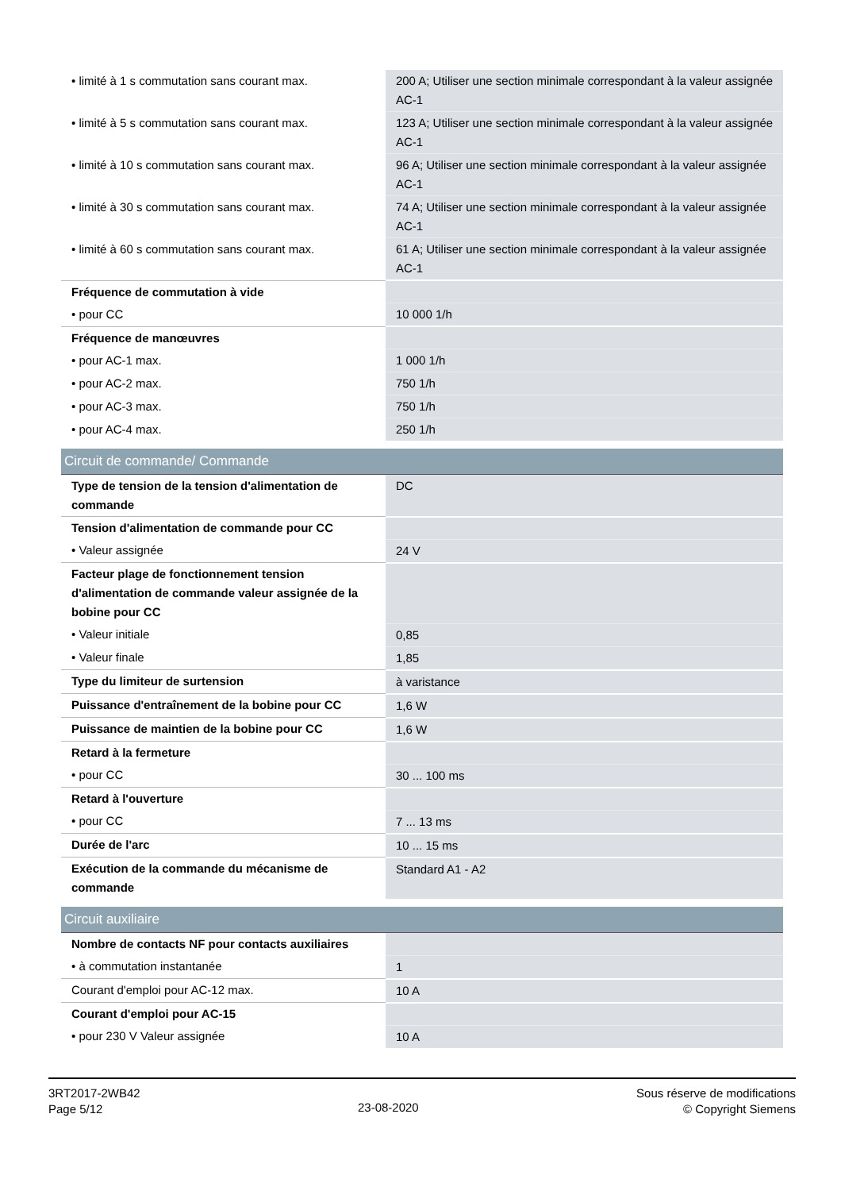| • limité à 1 s commutation sans courant max. | 200 A; Utiliser une section minimale correspondant à la valeur assignée AC-1 |
| • limité à 5 s commutation sans courant max. | 123 A; Utiliser une section minimale correspondant à la valeur assignée AC-1 |
| • limité à 10 s commutation sans courant max. | 96 A; Utiliser une section minimale correspondant à la valeur assignée AC-1 |
| • limité à 30 s commutation sans courant max. | 74 A; Utiliser une section minimale correspondant à la valeur assignée AC-1 |
| • limité à 60 s commutation sans courant max. | 61 A; Utiliser une section minimale correspondant à la valeur assignée AC-1 |
| Fréquence de commutation à vide | |
| • pour CC | 10 000 1/h |
| Fréquence de manœuvres | |
| • pour AC-1 max. | 1 000 1/h |
| • pour AC-2 max. | 750 1/h |
| • pour AC-3 max. | 750 1/h |
| • pour AC-4 max. | 250 1/h |
| Circuit de commande/ Commande | |
| Type de tension de la tension d'alimentation de commande | DC |
| Tension d'alimentation de commande pour CC | |
| • Valeur assignée | 24 V |
| Facteur plage de fonctionnement tension d'alimentation de commande valeur assignée de la bobine pour CC | |
| • Valeur initiale | 0,85 |
| • Valeur finale | 1,85 |
| Type du limiteur de surtension | à varistance |
| Puissance d'entraînement de la bobine pour CC | 1,6 W |
| Puissance de maintien de la bobine pour CC | 1,6 W |
| Retard à la fermeture | |
| • pour CC | 30 ... 100 ms |
| Retard à l'ouverture | |
| • pour CC | 7 ... 13 ms |
| Durée de l'arc | 10 ... 15 ms |
| Exécution de la commande du mécanisme de commande | Standard A1 - A2 |
| Circuit auxiliaire | |
| Nombre de contacts NF pour contacts auxiliaires | |
| • à commutation instantanée | 1 |
| Courant d'emploi pour AC-12 max. | 10 A |
| Courant d'emploi pour AC-15 | |
| • pour 230 V Valeur assignée | 10 A |
3RT2017-2WB42
Page 5/12
23-08-2020
Sous réserve de modifications
© Copyright Siemens